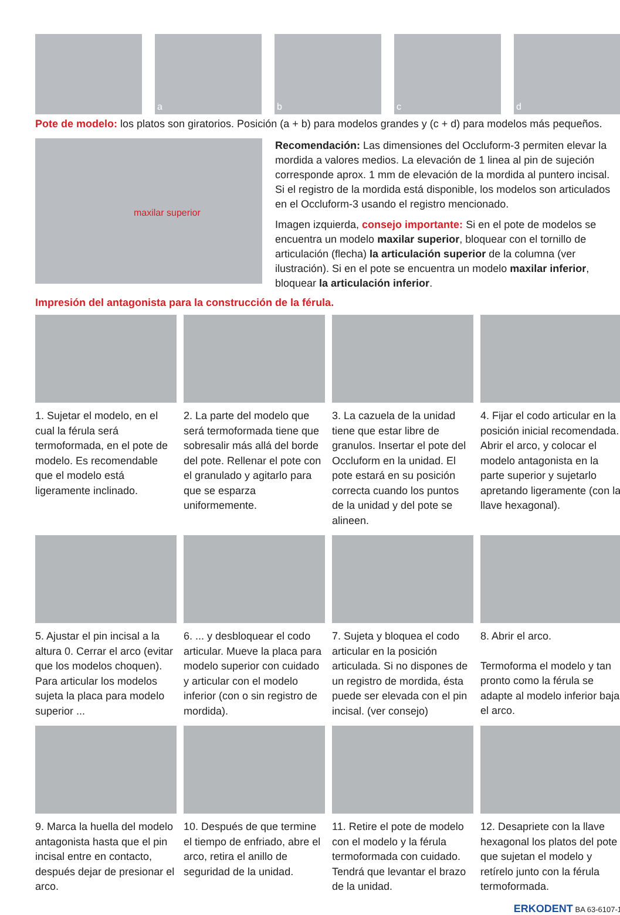a
b
c
d
Pote de modelo: los platos son giratorios. Posición (a + b) para modelos grandes y (c + d) para modelos más pequeños.
maxilar superior
Recomendación: Las dimensiones del Occluform-3 permiten elevar la mordida a valores medios. La elevación de 1 linea al pin de sujeción corresponde aprox. 1 mm de elevación de la mordida al puntero incisal. Si el registro de la mordida está disponible, los modelos son articulados en el Occluform-3 usando el registro mencionado.
Imagen izquierda, consejo importante: Si en el pote de modelos se encuentra un modelo maxilar superior, bloquear con el tornillo de articulación (flecha) la articulación superior de la columna (ver ilustración). Si en el pote se encuentra un modelo maxilar inferior, bloquear la articulación inferior.
Impresión del antagonista para la construcción de la férula.
1. Sujetar el modelo, en el cual la férula será termoformada, en el pote de modelo. Es recomendable que el modelo está ligeramente inclinado.
2. La parte del modelo que será termoformada tiene que sobresalir más allá del borde del pote. Rellenar el pote con el granulado y agitarlo para que se esparza uniformemente.
3. La cazuela de la unidad tiene que estar libre de granulos. Insertar el pote del Occluform en la unidad. El pote estará en su posición correcta cuando los puntos de la unidad y del pote se alineen.
4. Fijar el codo articular en la posición inicial recomendada. Abrir el arco, y colocar el modelo antagonista en la parte superior y sujetarlo apretando ligeramente (con la llave hexagonal).
5. Ajustar el pin incisal a la altura 0. Cerrar el arco (evitar que los modelos choquen). Para articular los modelos sujeta la placa para modelo superior ...
6. ... y desbloquear el codo articular. Mueve la placa para modelo superior con cuidado y articular con el modelo inferior (con o sin registro de mordida).
7. Sujeta y bloquea el codo articular en la posición articulada. Si no dispones de un registro de mordida, ésta puede ser elevada con el pin incisal. (ver consejo)
8. Abrir el arco.
Termoforma el modelo y tan pronto como la férula se adapte al modelo inferior baja el arco.
9. Marca la huella del modelo antagonista hasta que el pin incisal entre en contacto, después dejar de presionar el arco.
10. Después de que termine el tiempo de enfriado, abre el arco, retira el anillo de seguridad de la unidad.
11. Retire el pote de modelo con el modelo y la férula termoformada con cuidado. Tendrá que levantar el brazo de la unidad.
12. Desapriete con la llave hexagonal los platos del pote que sujetan el modelo y retírelo junto con la férula termoformada.
ERKODENT BA 63-6107-1